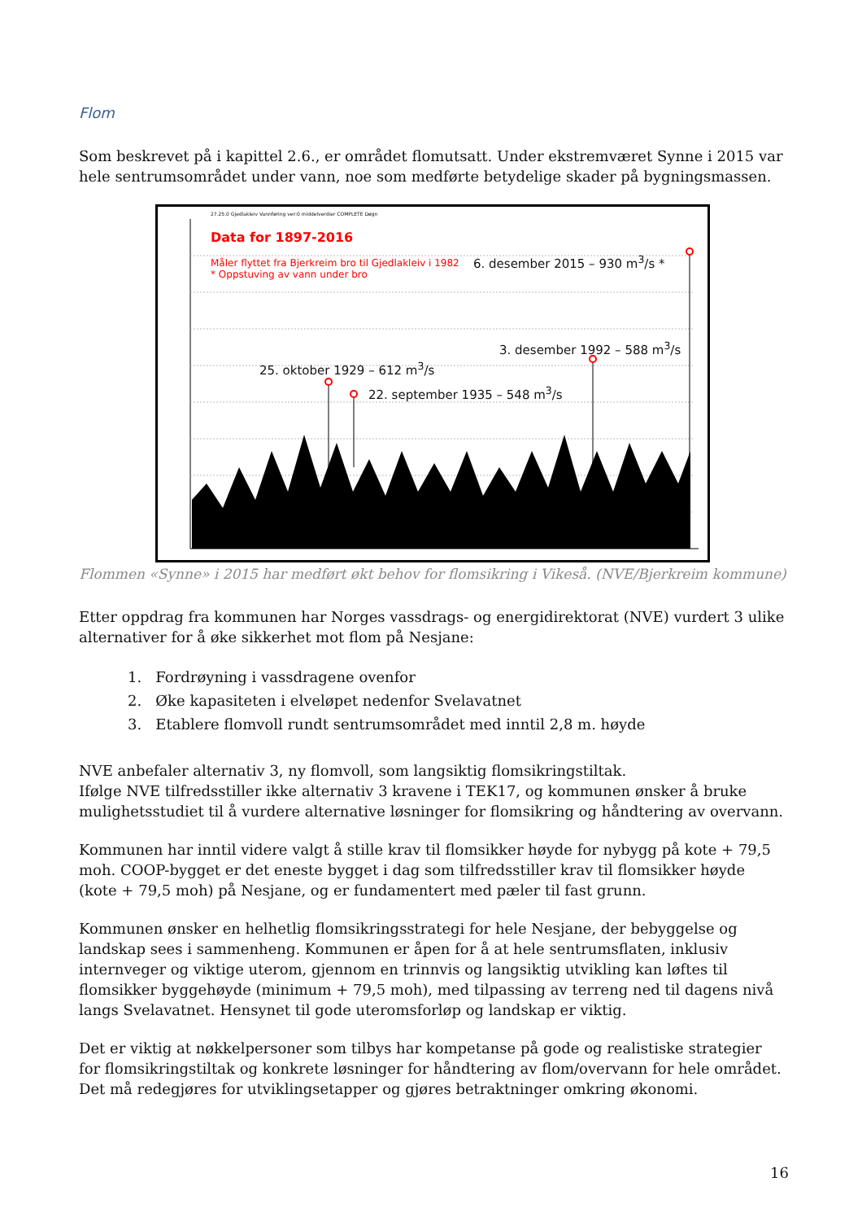Flom
Som beskrevet på i kapittel 2.6., er området flomutsatt. Under ekstremværet Synne i 2015 var hele sentrumsområdet under vann, noe som medførte betydelige skader på bygningsmassen.
27.25.0 Gjedlakleiv Vannføring ver:0 middelverdier COMPLETE Døgn
Data for 1897-2016
Måler flyttet fra Bjerkreim bro til Gjedlakleiv i 1982
* Oppstuving av vann under bro
6. desember 2015 – 930 m<sup>3</sup>/s *
3. desember 1992 – 588 m<sup>3</sup>/s
25. oktober 1929 – 612 m<sup>3</sup>/s
22. september 1935 – 548 m<sup>3</sup>/s
Flommen «Synne» i 2015 har medført økt behov for flomsikring i Vikeså. (NVE/Bjerkreim kommune)
Etter oppdrag fra kommunen har Norges vassdrags- og energidirektorat (NVE) vurdert 3 ulike alternativer for å øke sikkerhet mot flom på Nesjane:
1. Fordrøyning i vassdragene ovenfor
2. Øke kapasiteten i elveløpet nedenfor Svelavatnet
3. Etablere flomvoll rundt sentrumsområdet med inntil 2,8 m. høyde
NVE anbefaler alternativ 3, ny flomvoll, som langsiktig flomsikringstiltak.
Ifølge NVE tilfredsstiller ikke alternativ 3 kravene i TEK17, og kommunen ønsker å bruke mulighetsstudiet til å vurdere alternative løsninger for flomsikring og håndtering av overvann.
Kommunen har inntil videre valgt å stille krav til flomsikker høyde for nybygg på kote + 79,5 moh. COOP-bygget er det eneste bygget i dag som tilfredsstiller krav til flomsikker høyde (kote + 79,5 moh) på Nesjane, og er fundamentert med pæler til fast grunn.
Kommunen ønsker en helhetlig flomsikringsstrategi for hele Nesjane, der bebyggelse og landskap sees i sammenheng. Kommunen er åpen for å at hele sentrumsflaten, inklusiv internveger og viktige uterom, gjennom en trinnvis og langsiktig utvikling kan løftes til flomsikker byggehøyde (minimum + 79,5 moh), med tilpassing av terreng ned til dagens nivå langs Svelavatnet. Hensynet til gode uteromsforløp og landskap er viktig.
Det er viktig at nøkkelpersoner som tilbys har kompetanse på gode og realistiske strategier for flomsikringstiltak og konkrete løsninger for håndtering av flom/overvann for hele området. Det må redegjøres for utviklingsetapper og gjøres betraktninger omkring økonomi.
16